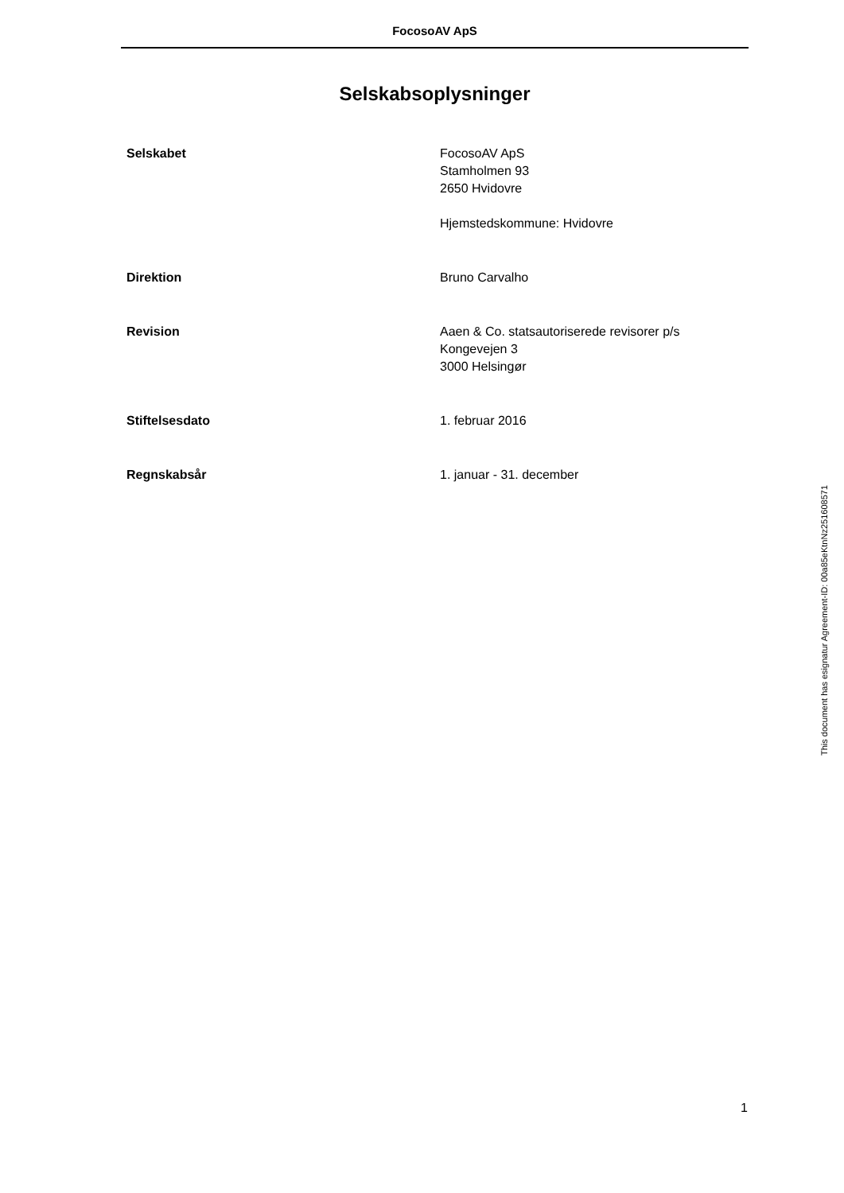FocosoAV ApS
Selskabsoplysninger
Selskabet FocosoAV ApS
Stamholmen 93
2650 Hvidovre
Hjemstedskommune: Hvidovre
Direktion Bruno Carvalho
Revision Aaen & Co. statsautoriserede revisorer p/s
Kongevejen 3
3000 Helsingør
Stiftelsesdato 1. februar 2016
Regnskabsår 1. januar - 31. december
This document has esignatur Agreement-ID: 00a85eKtnNz251608571
1